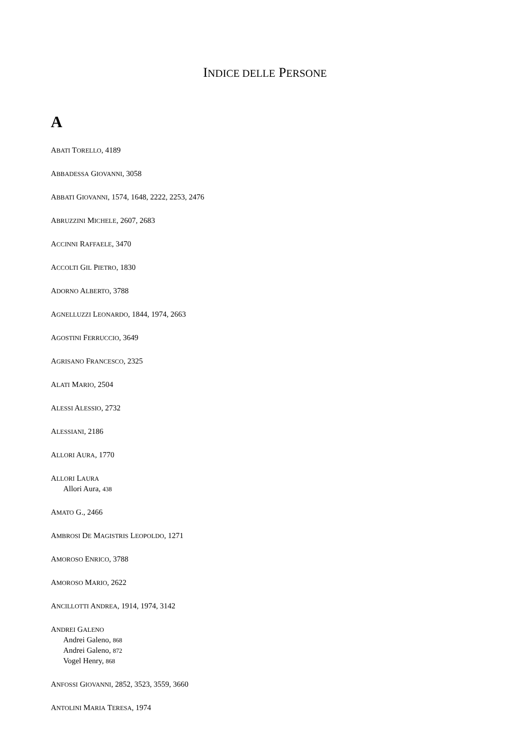INDICE DELLE PERSONE
A
ABATI TORELLO, 4189
ABBADESSA GIOVANNI, 3058
ABBATI GIOVANNI, 1574, 1648, 2222, 2253, 2476
ABRUZZINI MICHELE, 2607, 2683
ACCINNI RAFFAELE, 3470
ACCOLTI GIL PIETRO, 1830
ADORNO ALBERTO, 3788
AGNELLUZZI LEONARDO, 1844, 1974, 2663
AGOSTINI FERRUCCIO, 3649
AGRISANO FRANCESCO, 2325
ALATI MARIO, 2504
ALESSI ALESSIO, 2732
ALESSIANI, 2186
ALLORI AURA, 1770
ALLORI LAURA
Allori Aura, 438
AMATO G., 2466
AMBROSI DE MAGISTRIS LEOPOLDO, 1271
AMOROSO ENRICO, 3788
AMOROSO MARIO, 2622
ANCILLOTTI ANDREA, 1914, 1974, 3142
ANDREI GALENO
Andrei Galeno, 868
Andrei Galeno, 872
Vogel Henry, 868
ANFOSSI GIOVANNI, 2852, 3523, 3559, 3660
ANTOLINI MARIA TERESA, 1974